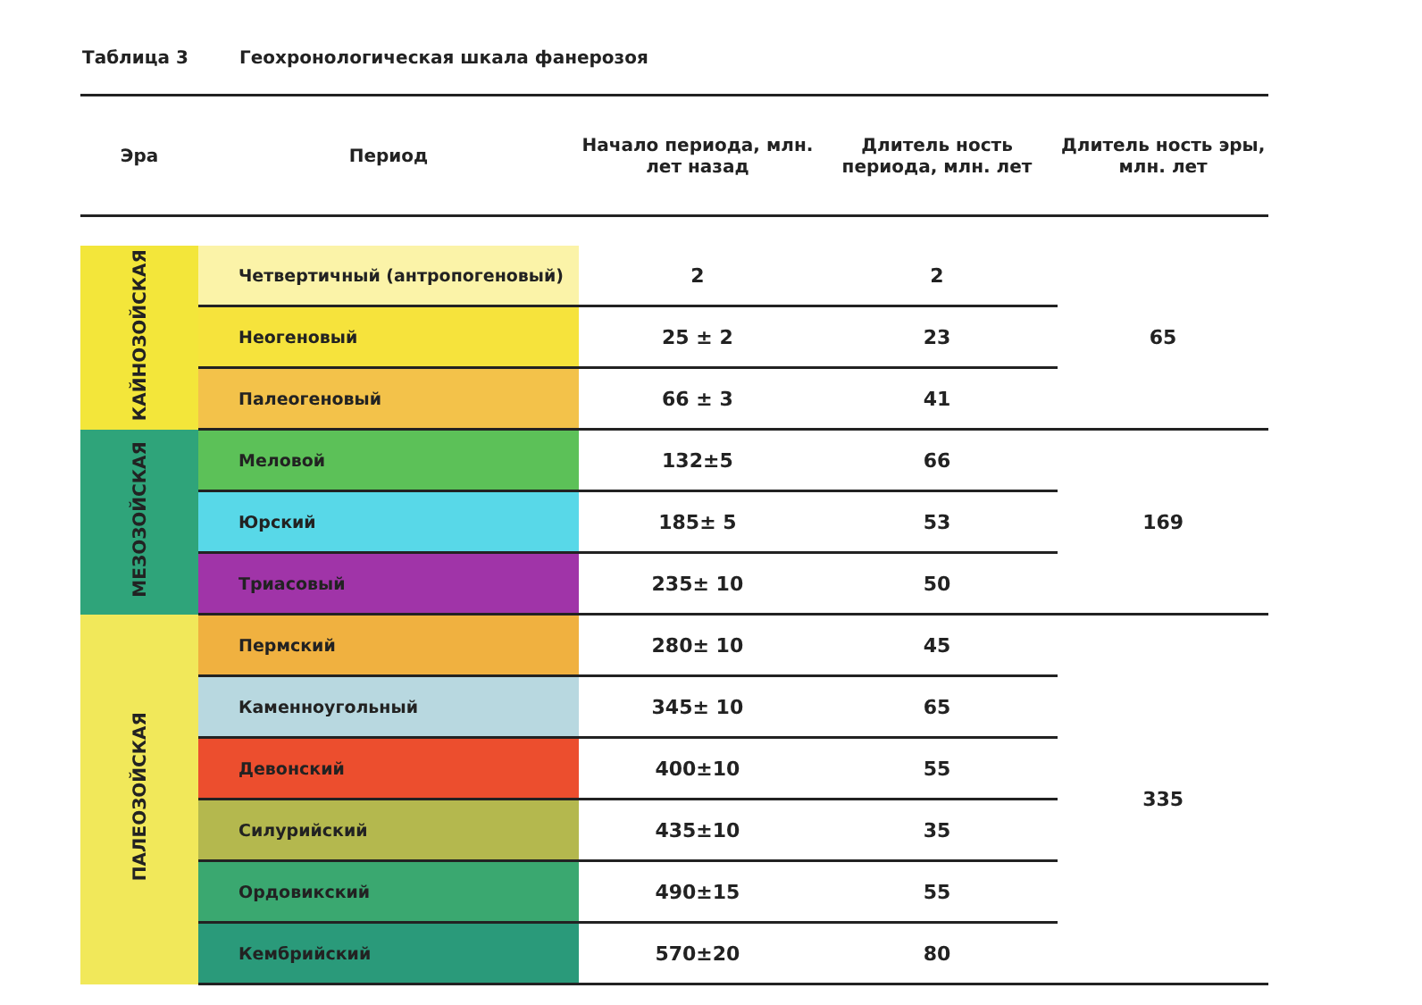Таблица 3 Геохронологическая шкала фанерозоя
| Эра | Период | Начало периода, млн. лет назад | Длитель ность периода, млн. лет | Длитель ность эры, млн. лет |
| --- | --- | --- | --- | --- |
| КАЙНОЗОЙСКАЯ | Четвертичный (антропогеновый) | 2 | 2 | 65 |
| | Неогеновый | 25 ± 2 | 23 | |
| | Палеогеновый | 66 ± 3 | 41 | |
| МЕЗОЗОЙСКАЯ | Меловой | 132±5 | 66 | 169 |
| | Юрский | 185± 5 | 53 | |
| | Триасовый | 235± 10 | 50 | |
| ПАЛЕОЗОЙСКАЯ | Пермский | 280± 10 | 45 | 335 |
| | Каменноугольный | 345± 10 | 65 | |
| | Девонский | 400±10 | 55 | |
| | Силурийский | 435±10 | 35 | |
| | Ордовикский | 490±15 | 55 | |
| | Кембрийский | 570±20 | 80 | |